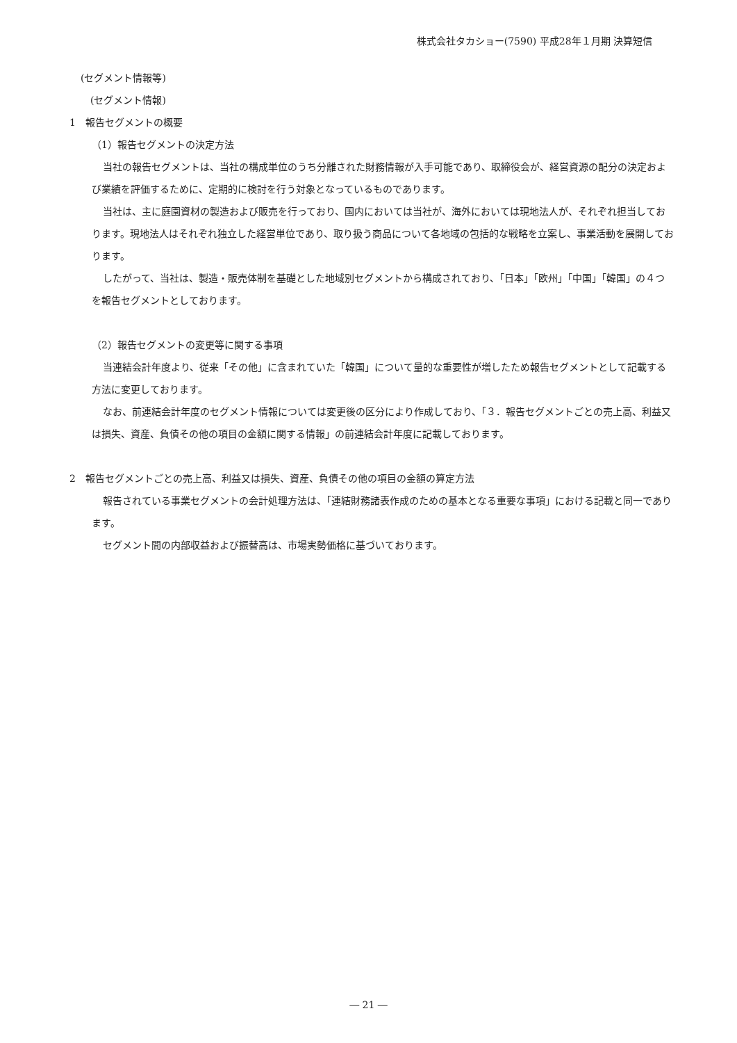株式会社タカショー(7590) 平成28年１月期 決算短信
(セグメント情報等)
　(セグメント情報)
1　報告セグメントの概要
（1）報告セグメントの決定方法
当社の報告セグメントは、当社の構成単位のうち分離された財務情報が入手可能であり、取締役会が、経営資源の配分の決定および業績を評価するために、定期的に検討を行う対象となっているものであります。
当社は、主に庭園資材の製造および販売を行っており、国内においては当社が、海外においては現地法人が、それぞれ担当しております。現地法人はそれぞれ独立した経営単位であり、取り扱う商品について各地域の包括的な戦略を立案し、事業活動を展開しております。
したがって、当社は、製造・販売体制を基礎とした地域別セグメントから構成されており、「日本」「欧州」「中国」「韓国」の４つを報告セグメントとしております。
（2）報告セグメントの変更等に関する事項
当連結会計年度より、従来「その他」に含まれていた「韓国」について量的な重要性が増したため報告セグメントとして記載する方法に変更しております。
なお、前連結会計年度のセグメント情報については変更後の区分により作成しており、「３．報告セグメントごとの売上高、利益又は損失、資産、負債その他の項目の金額に関する情報」の前連結会計年度に記載しております。
2　報告セグメントごとの売上高、利益又は損失、資産、負債その他の項目の金額の算定方法
報告されている事業セグメントの会計処理方法は、「連結財務諸表作成のための基本となる重要な事項」における記載と同一であります。
セグメント間の内部収益および振替高は、市場実勢価格に基づいております。
― 21 ―